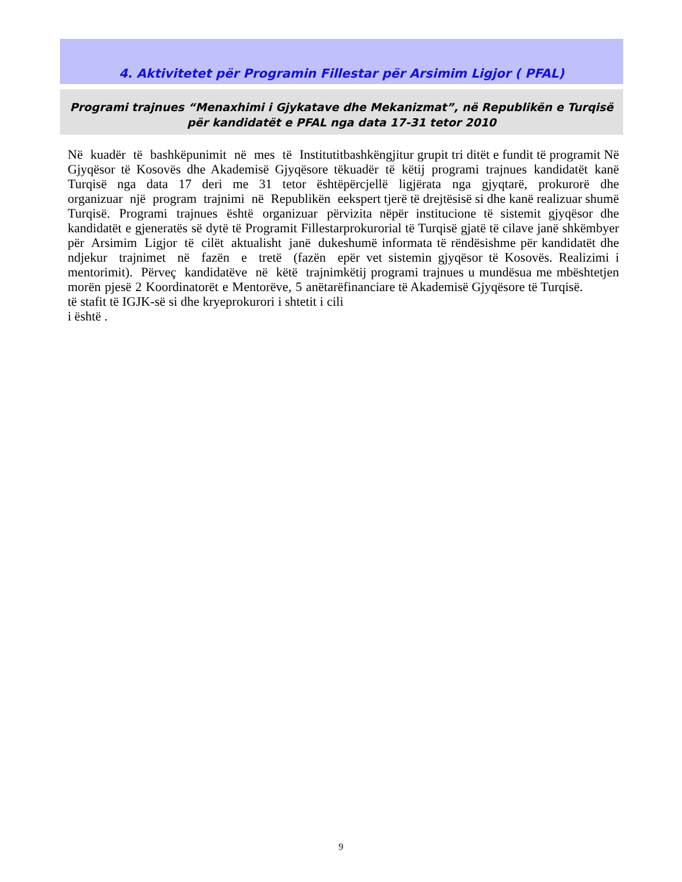4. Aktivitetet për Programin Fillestar për Arsimim Ligjor ( PFAL)
Programi trajnues “Menaxhimi i Gjykatave dhe Mekanizmat”, në Republikën e Turqisë
për kandidatët e PFAL nga data 17-31 tetor 2010
Në kuadër të bashkëpunimit në mes të Institutit Gjyqësor të Kosovës dhe Akademisë Gjyqësore të Turqisë nga data 17 deri me 31 tetor është organizuar një program trajnimi në Republikën e Turqisë. Programi trajnues është organizuar për kandidatët e gjeneratës së dytë të Programit Fillestar për Arsimim Ligjor të cilët aktualisht janë duke ndjekur trajnimet në fazën e tretë (fazën e mentorimit). Përveç kandidatëve në këtë trajnim morën pjesë 2 Koordinatorët e Mentorëve, 5 anëtarë të stafit të IGJK-së si dhe kryeprokurori i shtetit i cili i është .
bashkëngjitur grupit tri ditët e fundit të programit Në kuadër të këtij programi trajnues kandidatët kanë përcjellë ligjërata nga gjyqtarë, prokurorë dhe ekspert tjerë të drejtësisë si dhe kanë realizuar shumë vizita nëpër institucione të sistemit gjyqësor dhe prokurorial të Turqisë gjatë të cilave janë shkëmbyer shumë informata të rëndësishme për kandidatët dhe për vet sistemin gjyqësor të Kosovës. Realizimi i këtij programi trajnues u mundësua me mbështetjen financiare të Akademisë Gjyqësore të Turqisë.
9